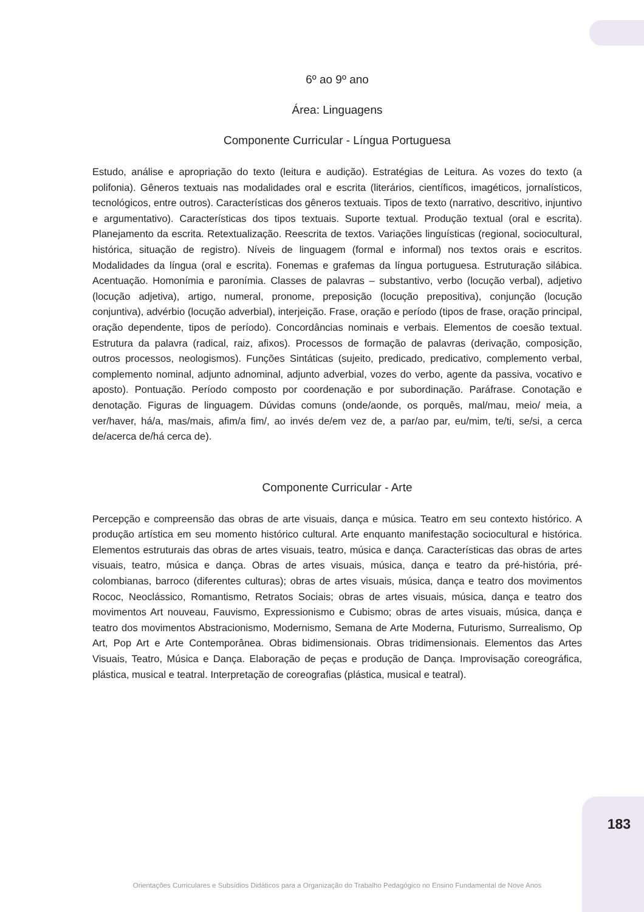6º ao 9º ano
Área: Linguagens
Componente Curricular - Língua Portuguesa
Estudo, análise e apropriação do texto (leitura e audição). Estratégias de Leitura. As vozes do texto (a polifonia). Gêneros textuais nas modalidades oral e escrita (literários, científicos, imagéticos, jornalísticos, tecnológicos, entre outros). Características dos gêneros textuais. Tipos de texto (narrativo, descritivo, injuntivo e argumentativo). Características dos tipos textuais. Suporte textual. Produção textual (oral e escrita). Planejamento da escrita. Retextualização. Reescrita de textos. Variações linguísticas (regional, sociocultural, histórica, situação de registro). Níveis de linguagem (formal e informal) nos textos orais e escritos. Modalidades da língua (oral e escrita). Fonemas e grafemas da língua portuguesa. Estruturação silábica. Acentuação. Homonímia e paronímia. Classes de palavras – substantivo, verbo (locução verbal), adjetivo (locução adjetiva), artigo, numeral, pronome, preposição (locução prepositiva), conjunção (locução conjuntiva), advérbio (locução adverbial), interjeição. Frase, oração e período (tipos de frase, oração principal, oração dependente, tipos de período). Concordâncias nominais e verbais. Elementos de coesão textual. Estrutura da palavra (radical, raiz, afixos). Processos de formação de palavras (derivação, composição, outros processos, neologismos). Funções Sintáticas (sujeito, predicado, predicativo, complemento verbal, complemento nominal, adjunto adnominal, adjunto adverbial, vozes do verbo, agente da passiva, vocativo e aposto). Pontuação. Período composto por coordenação e por subordinação. Paráfrase. Conotação e denotação. Figuras de linguagem. Dúvidas comuns (onde/aonde, os porquês, mal/mau, meio/ meia, a ver/haver, há/a, mas/mais, afim/a fim/, ao invés de/em vez de, a par/ao par, eu/mim, te/ti, se/si, a cerca de/acerca de/há cerca de).
Componente Curricular - Arte
Percepção e compreensão das obras de arte visuais, dança e música. Teatro em seu contexto histórico. A produção artística em seu momento histórico cultural. Arte enquanto manifestação sociocultural e histórica. Elementos estruturais das obras de artes visuais, teatro, música e dança. Características das obras de artes visuais, teatro, música e dança. Obras de artes visuais, música, dança e teatro da pré-história, pré-colombianas, barroco (diferentes culturas); obras de artes visuais, música, dança e teatro dos movimentos Rococ, Neoclássico, Romantismo, Retratos Sociais; obras de artes visuais, música, dança e teatro dos movimentos Art nouveau, Fauvismo, Expressionismo e Cubismo; obras de artes visuais, música, dança e teatro dos movimentos Abstracionismo, Modernismo, Semana de Arte Moderna, Futurismo, Surrealismo, Op Art, Pop Art e Arte Contemporânea. Obras bidimensionais. Obras tridimensionais. Elementos das Artes Visuais, Teatro, Música e Dança. Elaboração de peças e produção de Dança. Improvisação coreográfica, plástica, musical e teatral. Interpretação de coreografias (plástica, musical e teatral).
183
Orientações Curriculares e Subsídios Didáticos para a Organização do Trabalho Pedagógico no Ensino Fundamental de Nove Anos